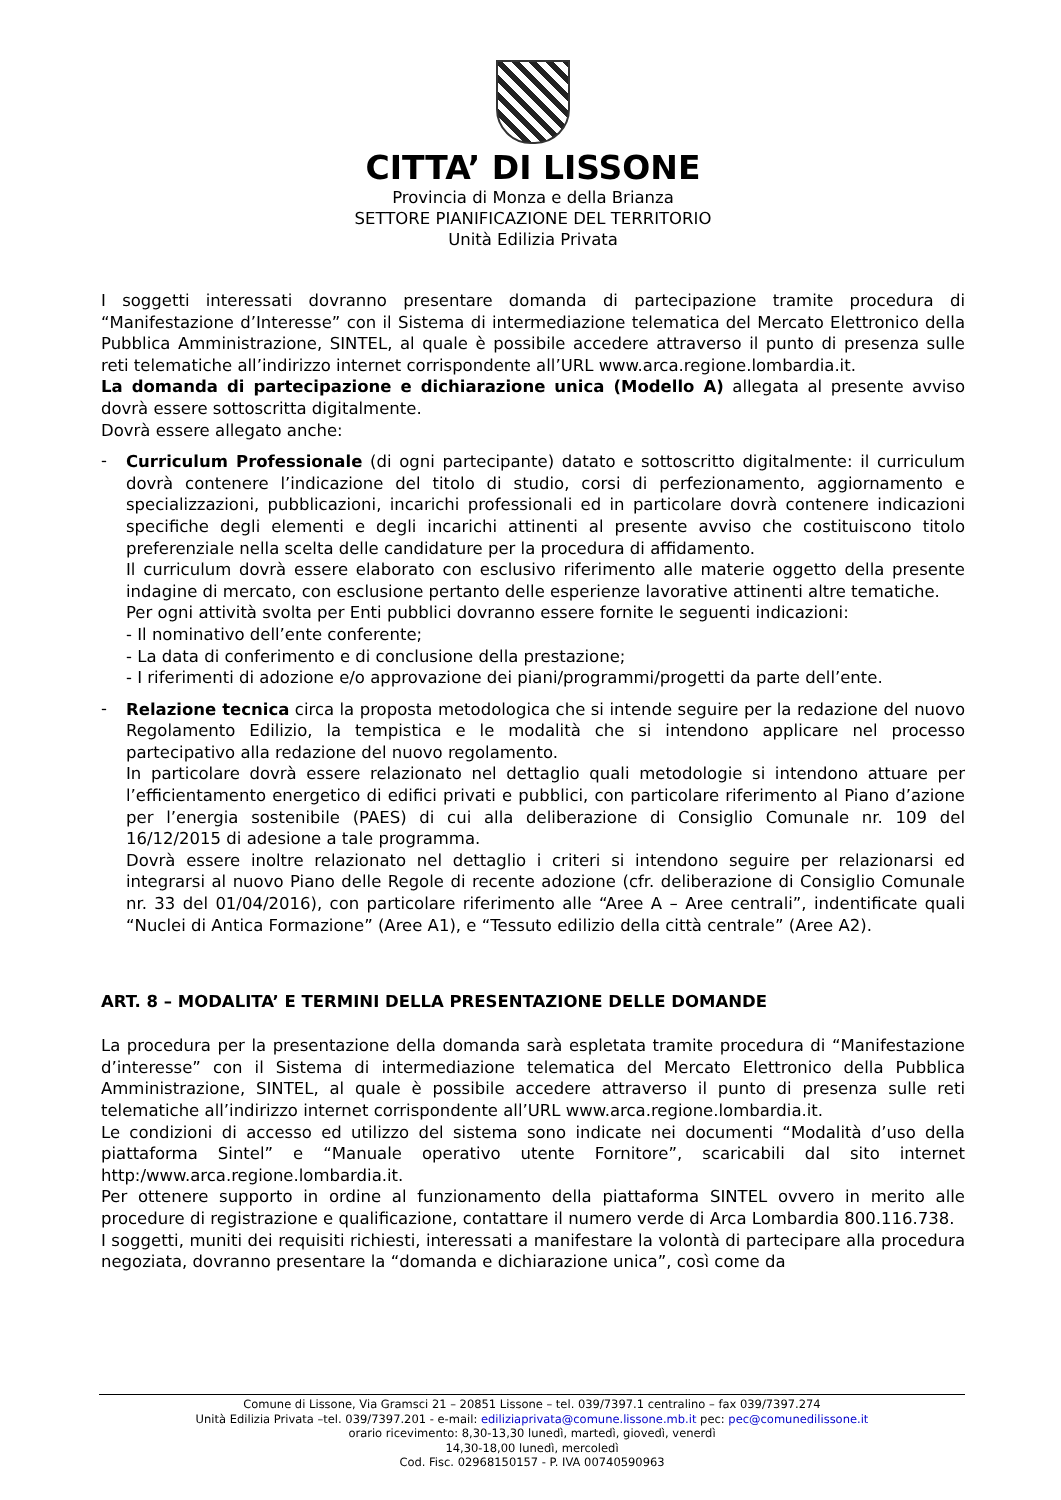CITTA’ DI LISSONE
Provincia di Monza e della Brianza
SETTORE PIANIFICAZIONE DEL TERRITORIO
Unità Edilizia Privata
I soggetti interessati dovranno presentare domanda di partecipazione tramite procedura di “Manifestazione d’Interesse” con il Sistema di intermediazione telematica del Mercato Elettronico della Pubblica Amministrazione, SINTEL, al quale è possibile accedere attraverso il punto di presenza sulle reti telematiche all’indirizzo internet corrispondente all’URL www.arca.regione.lombardia.it.
La domanda di partecipazione e dichiarazione unica (Modello A) allegata al presente avviso dovrà essere sottoscritta digitalmente.
Dovrà essere allegato anche:
-
Curriculum Professionale (di ogni partecipante) datato e sottoscritto digitalmente: il curriculum dovrà contenere l’indicazione del titolo di studio, corsi di perfezionamento, aggiornamento e specializzazioni, pubblicazioni, incarichi professionali ed in particolare dovrà contenere indicazioni specifiche degli elementi e degli incarichi attinenti al presente avviso che costituiscono titolo preferenziale nella scelta delle candidature per la procedura di affidamento.
Il curriculum dovrà essere elaborato con esclusivo riferimento alle materie oggetto della presente indagine di mercato, con esclusione pertanto delle esperienze lavorative attinenti altre tematiche.
Per ogni attività svolta per Enti pubblici dovranno essere fornite le seguenti indicazioni:
- Il nominativo dell’ente conferente;
- La data di conferimento e di conclusione della prestazione;
- I riferimenti di adozione e/o approvazione dei piani/programmi/progetti da parte dell’ente.
-
Relazione tecnica circa la proposta metodologica che si intende seguire per la redazione del nuovo Regolamento Edilizio, la tempistica e le modalità che si intendono applicare nel processo partecipativo alla redazione del nuovo regolamento.
In particolare dovrà essere relazionato nel dettaglio quali metodologie si intendono attuare per l’efficientamento energetico di edifici privati e pubblici, con particolare riferimento al Piano d’azione per l’energia sostenibile (PAES) di cui alla deliberazione di Consiglio Comunale nr. 109 del 16/12/2015 di adesione a tale programma.
Dovrà essere inoltre relazionato nel dettaglio i criteri si intendono seguire per relazionarsi ed integrarsi al nuovo Piano delle Regole di recente adozione (cfr. deliberazione di Consiglio Comunale nr. 33 del 01/04/2016), con particolare riferimento alle “Aree A – Aree centrali”, indentificate quali “Nuclei di Antica Formazione” (Aree A1), e “Tessuto edilizio della città centrale” (Aree A2).
ART. 8 – MODALITA’ E TERMINI DELLA PRESENTAZIONE DELLE DOMANDE
La procedura per la presentazione della domanda sarà espletata tramite procedura di “Manifestazione d’interesse” con il Sistema di intermediazione telematica del Mercato Elettronico della Pubblica Amministrazione, SINTEL, al quale è possibile accedere attraverso il punto di presenza sulle reti telematiche all’indirizzo internet corrispondente all’URL www.arca.regione.lombardia.it.
Le condizioni di accesso ed utilizzo del sistema sono indicate nei documenti “Modalità d’uso della piattaforma Sintel” e “Manuale operativo utente Fornitore”, scaricabili dal sito internet http:/www.arca.regione.lombardia.it.
Per ottenere supporto in ordine al funzionamento della piattaforma SINTEL ovvero in merito alle procedure di registrazione e qualificazione, contattare il numero verde di Arca Lombardia 800.116.738.
I soggetti, muniti dei requisiti richiesti, interessati a manifestare la volontà di partecipare alla procedura negoziata, dovranno presentare la “domanda e dichiarazione unica”, così come da
Comune di Lissone, Via Gramsci 21 – 20851 Lissone – tel. 039/7397.1 centralino – fax 039/7397.274
Unità Edilizia Privata –tel. 039/7397.201 - e-mail: ediliziaprivata@comune.lissone.mb.it pec: pec@comunedilissone.it
orario ricevimento: 8,30-13,30 lunedì, martedì, giovedì, venerdì
14,30-18,00 lunedì, mercoledì
Cod. Fisc. 02968150157 - P. IVA 00740590963